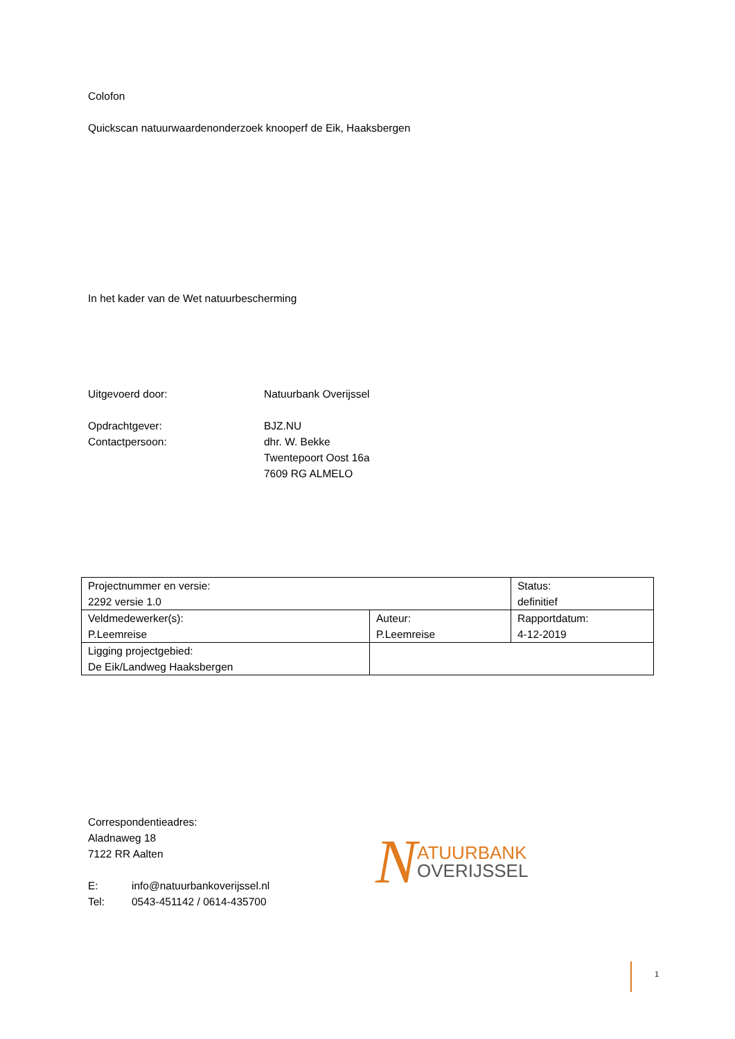Colofon
Quickscan natuurwaardenonderzoek knooperf de Eik, Haaksbergen
In het kader van de Wet natuurbescherming
Uitgevoerd door: Natuurbank Overijssel
Opdrachtgever:
Contactpersoon:
BJZ.NU
dhr. W. Bekke
Twentepoort Oost 16a
7609 RG ALMELO
| Projectnummer en versie: 2292 versie 1.0 | | Status: definitief |
| Veldmedewerker(s): P.Leemreise | Auteur: P.Leemreise | Rapportdatum: 4-12-2019 |
| Ligging projectgebied: De Eik/Landweg Haaksbergen | | |
Correspondentieadres:
Aladnaweg 18
7122 RR Aalten
E: info@natuurbankoverijssel.nl
Tel: 0543-451142 / 0614-435700
N
ATUURBANK
OVERIJSSEL
1